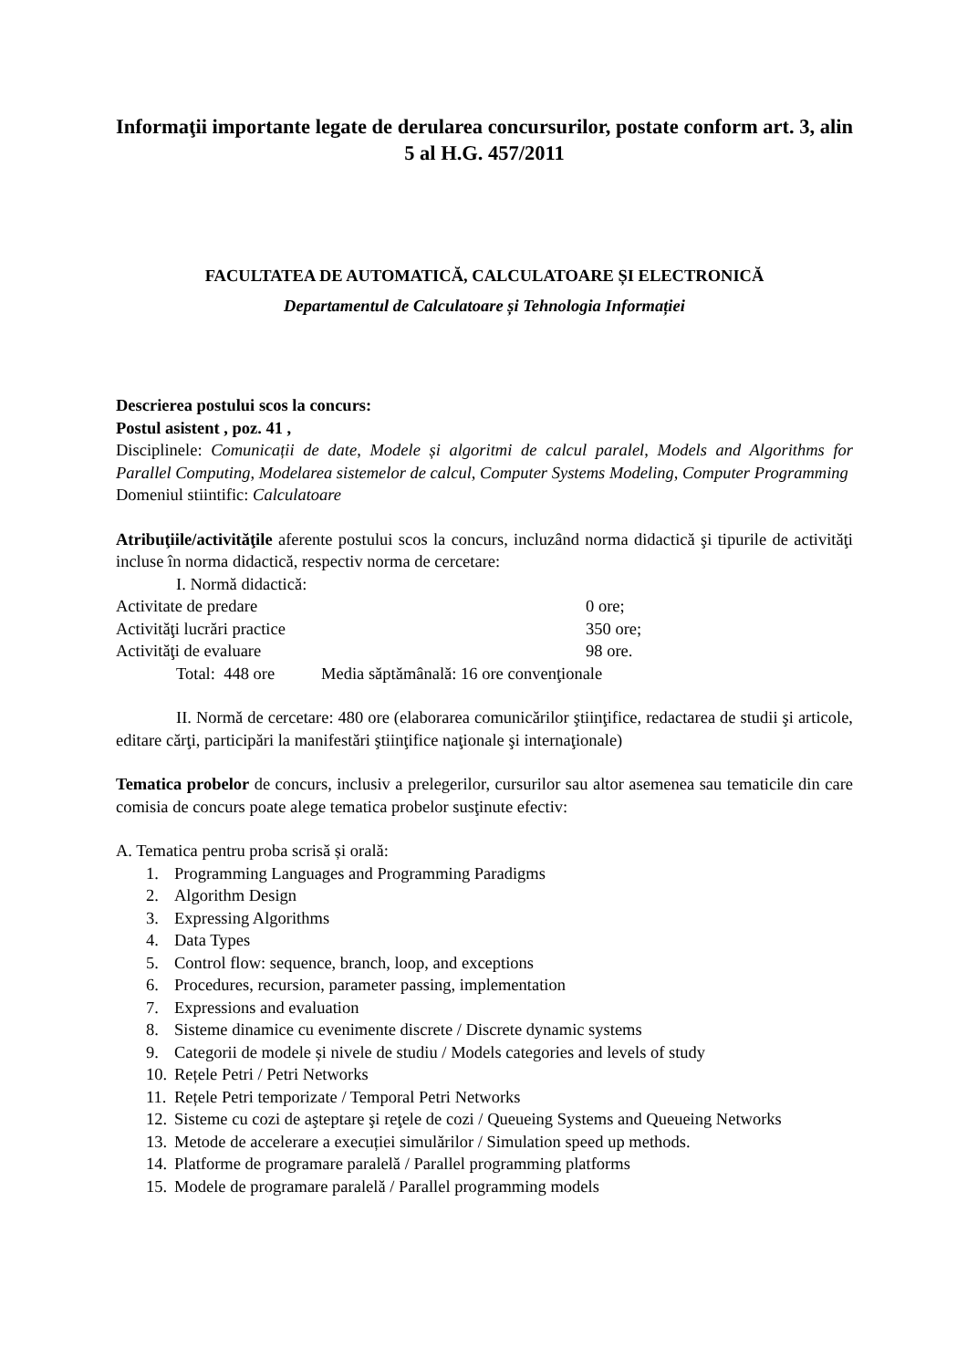Informaţii importante legate de derularea concursurilor, postate conform art. 3, alin 5 al H.G. 457/2011
FACULTATEA DE AUTOMATICĂ, CALCULATOARE ȘI ELECTRONICĂ
Departamentul de Calculatoare și Tehnologia Informației
Descrierea postului scos la concurs:
Postul asistent , poz. 41 ,
Disciplinele: Comunicații de date, Modele și algoritmi de calcul paralel, Models and Algorithms for Parallel Computing, Modelarea sistemelor de calcul, Computer Systems Modeling, Computer Programming
Domeniul stiintific: Calculatoare
Atribuţiile/activităţile aferente postului scos la concurs, incluzând norma didactică şi tipurile de activităţi incluse în norma didactică, respectiv norma de cercetare:
I. Normă didactică:
Activitate de predare 0 ore;
Activităţi lucrări practice 350 ore;
Activităţi de evaluare 98 ore.
Total: 448 ore Media săptămânală: 16 ore convenţionale
II. Normă de cercetare: 480 ore (elaborarea comunicărilor ştiinţifice, redactarea de studii şi articole, editare cărţi, participări la manifestări ştiinţifice naţionale şi internaţionale)
Tematica probelor de concurs, inclusiv a prelegerilor, cursurilor sau altor asemenea sau tematicile din care comisia de concurs poate alege tematica probelor susţinute efectiv:
A. Tematica pentru proba scrisă și orală:
1. Programming Languages and Programming Paradigms
2. Algorithm Design
3. Expressing Algorithms
4. Data Types
5. Control flow: sequence, branch, loop, and exceptions
6. Procedures, recursion, parameter passing, implementation
7. Expressions and evaluation
8. Sisteme dinamice cu evenimente discrete / Discrete dynamic systems
9. Categorii de modele și nivele de studiu / Models categories and levels of study
10. Rețele Petri / Petri Networks
11. Rețele Petri temporizate / Temporal Petri Networks
12. Sisteme cu cozi de aşteptare şi reţele de cozi / Queueing Systems and Queueing Networks
13. Metode de accelerare a execuției simulărilor / Simulation speed up methods.
14. Platforme de programare paralelă / Parallel programming platforms
15. Modele de programare paralelă / Parallel programming models